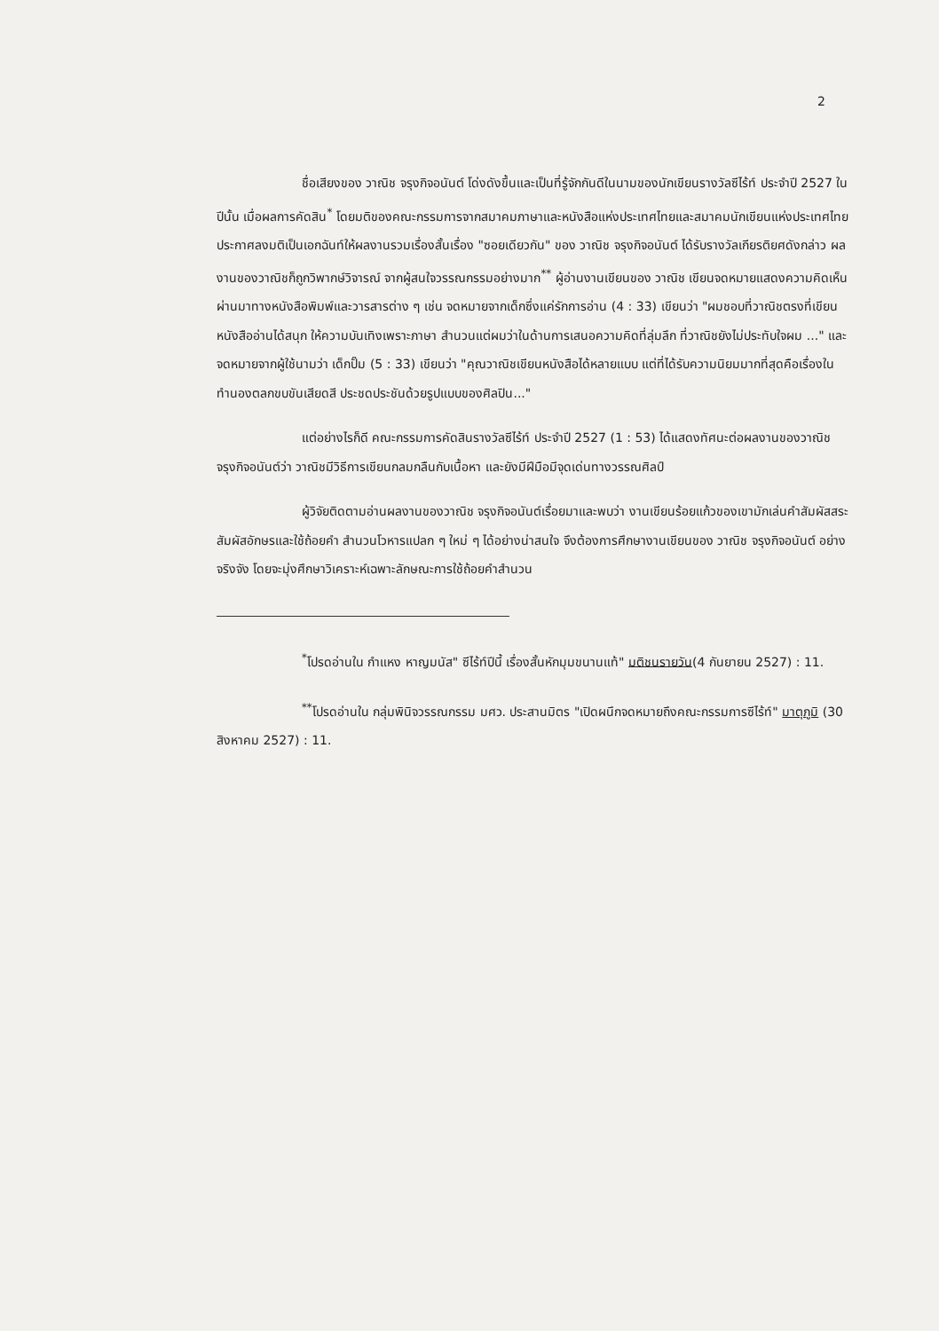2
ชื่อเสียงของ วาณิช จรุงกิจอนันต์ โด่งดังขึ้นและเป็นที่รู้จักกันดีในนามของนักเขียนรางวัลซีไร้ท์ ประจำปี 2527 ในปีนั้น เมื่อผลการคัดสิน<sup>*</sup> โดยมติของคณะกรรมการจากสมาคมภาษาและหนังสือแห่งประเทศไทยและสมาคมนักเขียนแห่งประเทศไทย ประกาศลงมติเป็นเอกฉันท์ให้ผลงานรวมเรื่องสั้นเรื่อง "ซอยเดียวกัน" ของ วาณิช จรุงกิจอนันต์ ได้รับรางวัลเกียรติยศดังกล่าว ผลงานของวาณิชก็ถูกวิพากษ์วิจารณ์ จากผู้สนใจวรรณกรรมอย่างมาก<sup>**</sup> ผู้อ่านงานเขียนของ วาณิช เขียนจดหมายแสดงความคิดเห็นผ่านมาทางหนังสือพิมพ์และวารสารต่าง ๆ เช่น จดหมายจากเด็กซึ่งแค่รักการอ่าน (4 : 33) เขียนว่า "ผมชอบที่วาณิชตรงที่เขียนหนังสืออ่านได้สนุก ให้ความบันเทิงเพราะภาษา สำนวนแต่ผมว่าในด้านการเสนอความคิดที่ลุ่มลึก ที่วาณิชยังไม่ประทับใจผม ..." และจดหมายจากผู้ใช้นามว่า เด็กปั๊ม (5 : 33) เขียนว่า "คุณวาณิชเขียนหนังสือได้หลายแบบ แต่ที่ได้รับความนิยมมากที่สุดคือเรื่องในทำนองตลกขบขันเสียดสี ประชดประชันด้วยรูปแบบของศิลปิน..."
แต่อย่างไรก็ดี คณะกรรมการคัดสินรางวัลซีไร้ท์ ประจำปี 2527 (1 : 53) ได้แสดงทัศนะต่อผลงานของวาณิช จรุงกิจอนันต์ว่า วาณิชมีวิธีการเขียนกลมกลืนกับเนื้อหา และยังมีฝีมือมีจุดเด่นทางวรรณศิลป์
ผู้วิจัยติดตามอ่านผลงานของวาณิช จรุงกิจอนันต์เรื่อยมาและพบว่า งานเขียนร้อยแก้วของเขามักเล่นคำสัมผัสสระ สัมผัสอักษรและใช้ถ้อยคำ สำนวนโวหารแปลก ๆ ใหม่ ๆ ได้อย่างน่าสนใจ จึงต้องการศึกษางานเขียนของ วาณิช จรุงกิจอนันต์ อย่างจริงจัง โดยจะมุ่งศึกษาวิเคราะห์เฉพาะลักษณะการใช้ถ้อยคำสำนวน
<sup>*</sup> โปรดอ่านใน กำแหง หาญมนัส" ซีไร้ท์ปีนี้ เรื่องสั้นหักมุมขนานแท้" มติชนรายวัน(4 กันยายน 2527) : 11.
<sup>**</sup> โปรดอ่านใน กลุ่มพินิจวรรณกรรม มศว. ประสานมิตร "เปิดผนึกจดหมายถึงคณะกรรมการซีไร้ท์" มาตุภูมิ (30 สิงหาคม 2527) : 11.